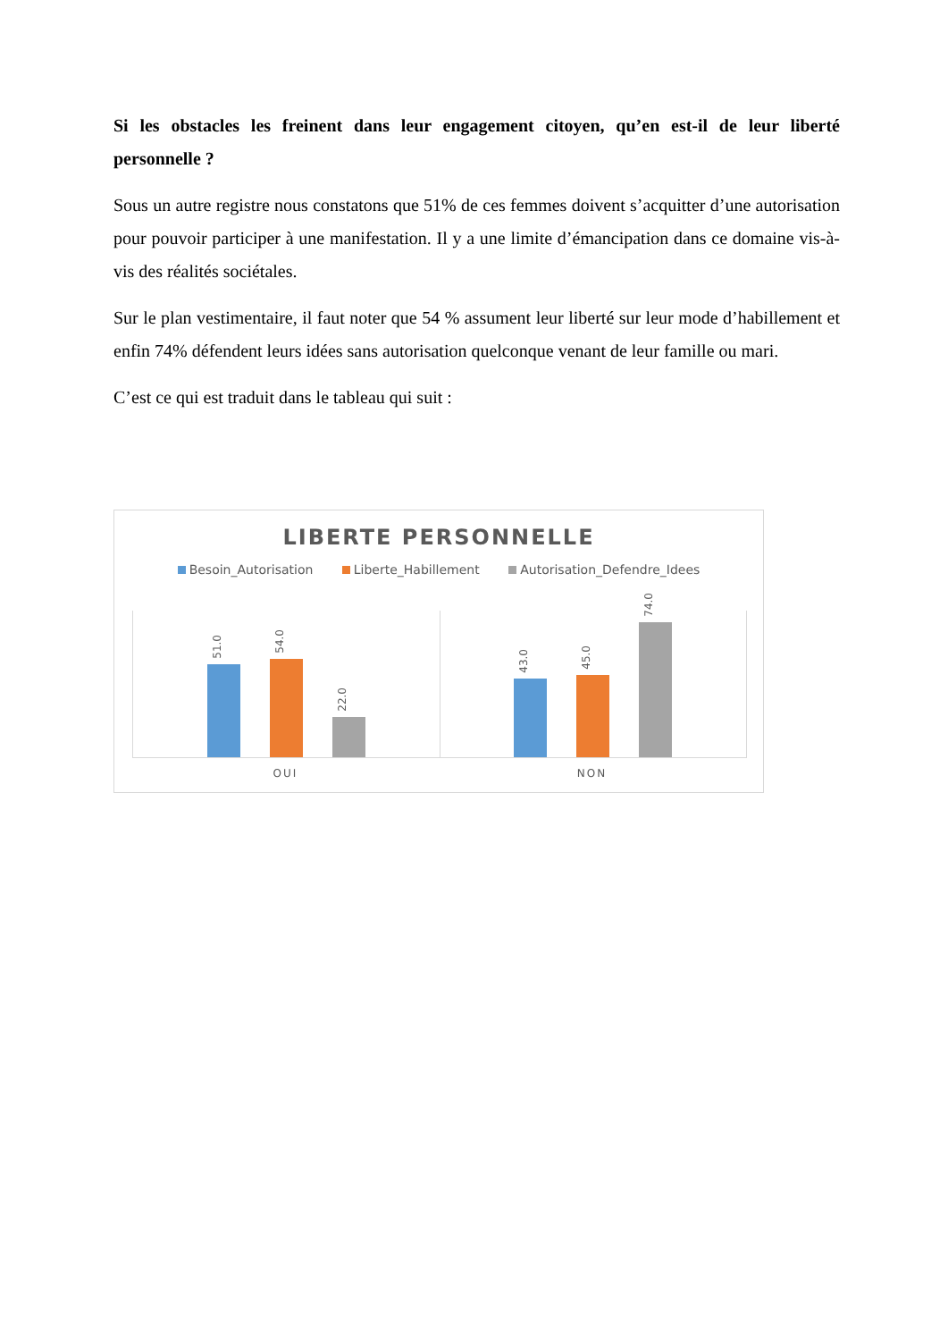Si les obstacles les freinent dans leur engagement citoyen, qu’en est-il de leur liberté personnelle ?
Sous un autre registre nous constatons que 51% de ces femmes doivent s’acquitter d’une autorisation pour pouvoir participer à une manifestation. Il y a une limite d’émancipation dans ce domaine vis-à-vis des réalités sociétales.
Sur le plan vestimentaire, il faut noter que 54 % assument leur liberté sur leur mode d’habillement et enfin 74% défendent leurs idées sans autorisation quelconque venant de leur famille ou mari.
C’est ce qui est traduit dans le tableau qui suit :
LIBERTE PERSONNELLE
Besoin_Autorisation Liberte_Habillement Autorisation_Defendre_Idees
51.0
54.0
22.0
43.0
45.0
74.0
OUI NON